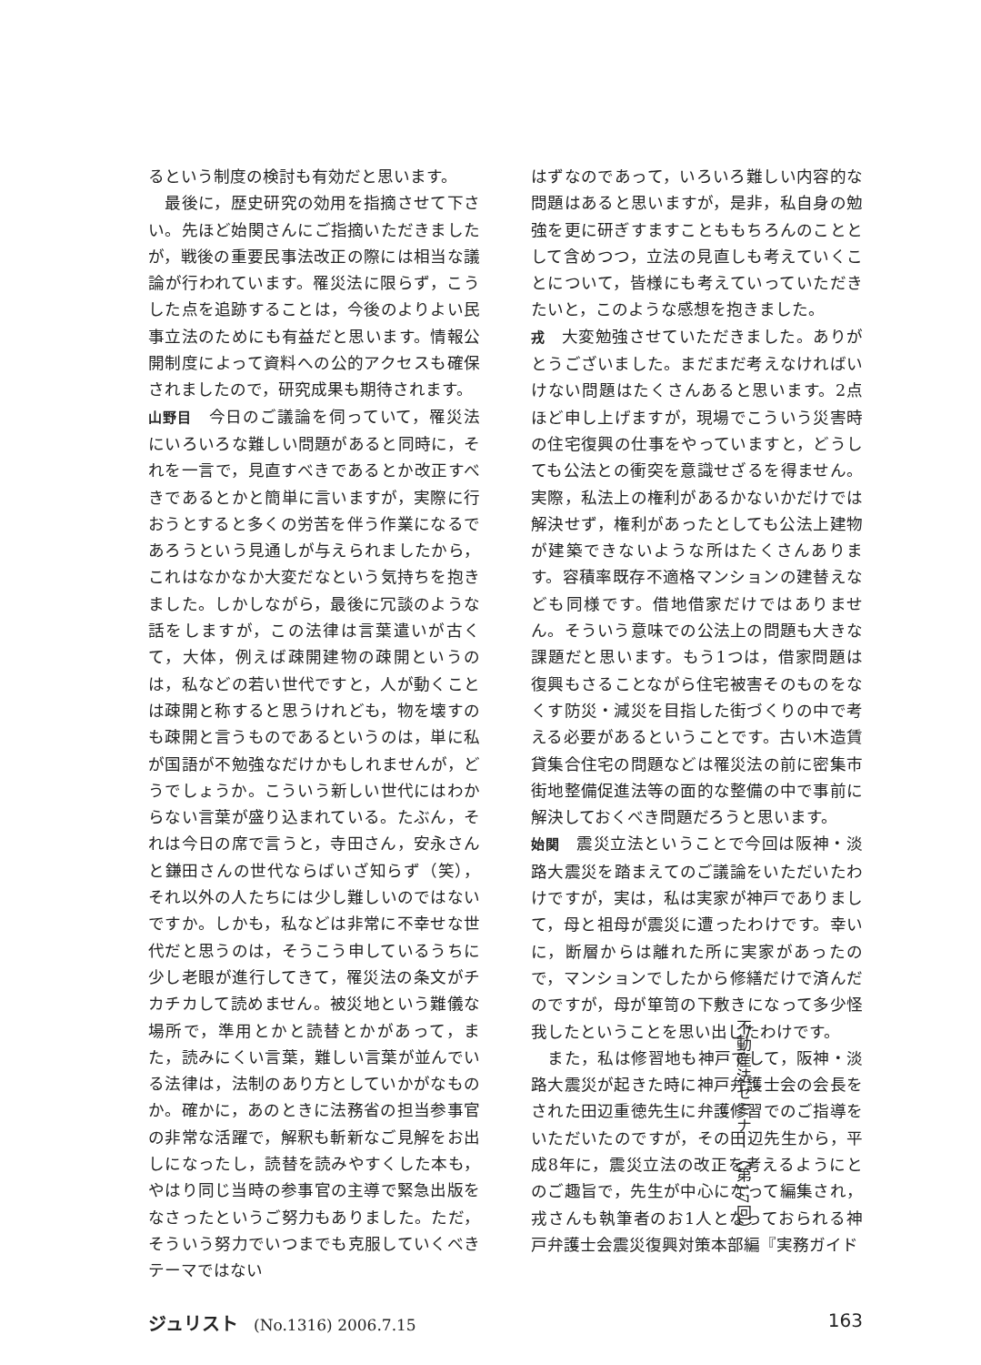るという制度の検討も有効だと思います。
　最後に，歴史研究の効用を指摘させて下さい。先ほど始関さんにご指摘いただきましたが，戦後の重要民事法改正の際には相当な議論が行われています。罹災法に限らず，こうした点を追跡することは，今後のよりよい民事立法のためにも有益だと思います。情報公開制度によって資料への公的アクセスも確保されましたので，研究成果も期待されます。
山野目　今日のご議論を伺っていて，罹災法にいろいろな難しい問題があると同時に，それを一言で，見直すべきであるとか改正すべきであるとかと簡単に言いますが，実際に行おうとすると多くの労苦を伴う作業になるであろうという見通しが与えられましたから，これはなかなか大変だなという気持ちを抱きました。しかしながら，最後に冗談のような話をしますが，この法律は言葉遣いが古くて，大体，例えば疎開建物の疎開というのは，私などの若い世代ですと，人が動くことは疎開と称すると思うけれども，物を壊すのも疎開と言うものであるというのは，単に私が国語が不勉強なだけかもしれませんが，どうでしょうか。こういう新しい世代にはわからない言葉が盛り込まれている。たぶん，それは今日の席で言うと，寺田さん，安永さんと鎌田さんの世代ならばいざ知らず（笑），それ以外の人たちには少し難しいのではないですか。しかも，私などは非常に不幸せな世代だと思うのは，そうこう申しているうちに少し老眼が進行してきて，罹災法の条文がチカチカして読めません。被災地という難儀な場所で，準用とかと読替とかがあって，また，読みにくい言葉，難しい言葉が並んでいる法律は，法制のあり方としていかがなものか。確かに，あのときに法務省の担当参事官の非常な活躍で，解釈も斬新なご見解をお出しになったし，読替を読みやすくした本も，やはり同じ当時の参事官の主導で緊急出版をなさったというご努力もありました。ただ，そういう努力でいつまでも克服していくべきテーマではない
はずなのであって，いろいろ難しい内容的な問題はあると思いますが，是非，私自身の勉強を更に研ぎすますことももちろんのこととして含めつつ，立法の見直しも考えていくことについて，皆様にも考えていっていただきたいと，このような感想を抱きました。
戎　大変勉強させていただきました。ありがとうございました。まだまだ考えなければいけない問題はたくさんあると思います。2点ほど申し上げますが，現場でこういう災害時の住宅復興の仕事をやっていますと，どうしても公法との衝突を意識せざるを得ません。実際，私法上の権利があるかないかだけでは解決せず，権利があったとしても公法上建物が建築できないような所はたくさんあります。容積率既存不適格マンションの建替えなども同様です。借地借家だけではありません。そういう意味での公法上の問題も大きな課題だと思います。もう1つは，借家問題は復興もさることながら住宅被害そのものをなくす防災・減災を目指した街づくりの中で考える必要があるということです。古い木造賃貸集合住宅の問題などは罹災法の前に密集市街地整備促進法等の面的な整備の中で事前に解決しておくべき問題だろうと思います。
始関　震災立法ということで今回は阪神・淡路大震災を踏まえてのご議論をいただいたわけですが，実は，私は実家が神戸でありまして，母と祖母が震災に遭ったわけです。幸いに，断層からは離れた所に実家があったので，マンションでしたから修繕だけで済んだのですが，母が箪笥の下敷きになって多少怪我したということを思い出したわけです。
　また，私は修習地も神戸でして，阪神・淡路大震災が起きた時に神戸弁護士会の会長をされた田辺重徳先生に弁護修習でのご指導をいただいたのですが，その田辺先生から，平成8年に，震災立法の改正を考えるようにとのご趣旨で，先生が中心になって編集され，戎さんも執筆者のお1人となっておられる神戸弁護士会震災復興対策本部編『実務ガイド
ジュリスト　(No.1316) 2006.7.15 163
不動産法セミナー（第17回）